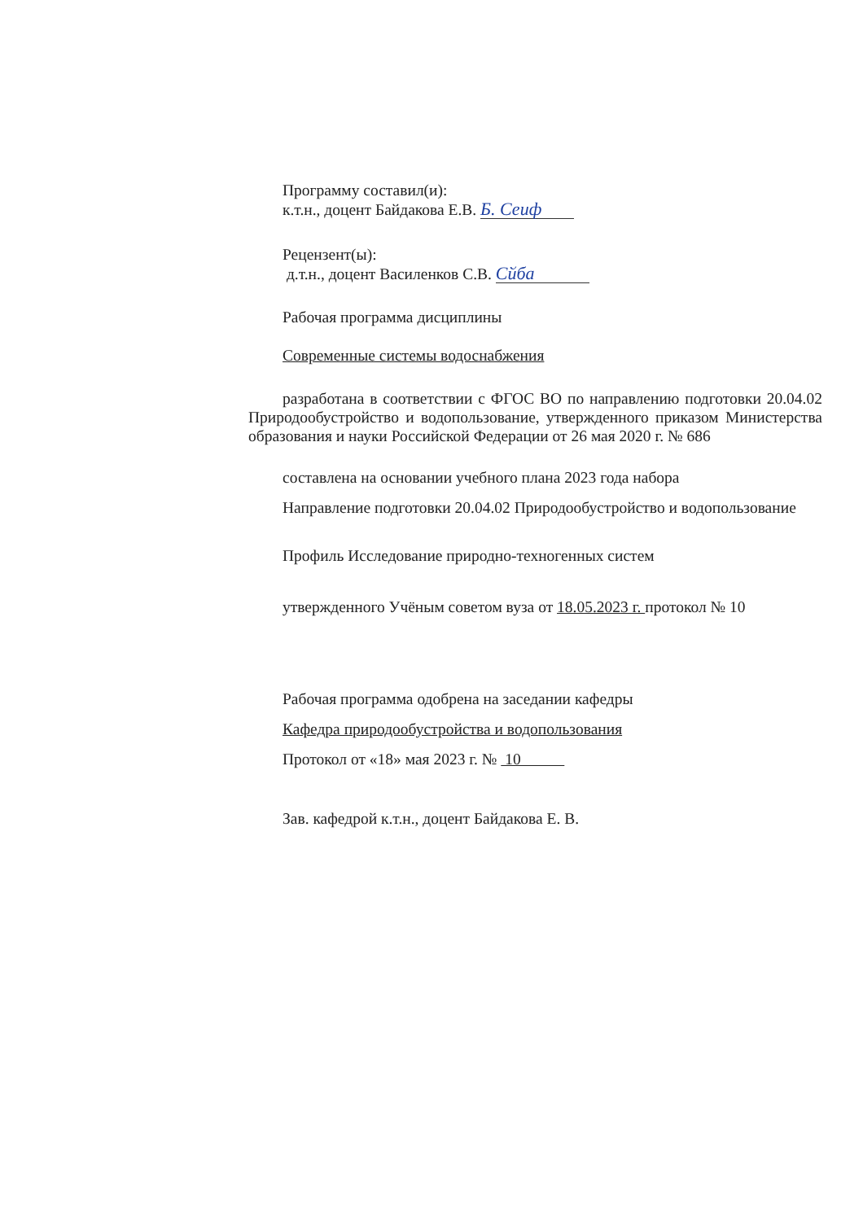Программу составил(и):
к.т.н., доцент Байдакова Е.В. Б. Сеиф
Рецензент(ы):
д.т.н., доцент Василенков С.В. Сйба
Рабочая программа дисциплины
Современные системы водоснабжения
разработана в соответствии с ФГОС ВО по направлению подготовки 20.04.02 Природообустройство и водопользование, утвержденного приказом Министерства образования и науки Российской Федерации от 26 мая 2020 г. № 686
составлена на основании учебного плана 2023 года набора
Направление подготовки 20.04.02 Природообустройство и водопользование
Профиль Исследование природно-техногенных систем
утвержденного Учёным советом вуза от 18.05.2023 г. протокол № 10
Рабочая программа одобрена на заседании кафедры
Кафедра природообустройства и водопользования
Протокол от «18» мая 2023 г. № 10
Зав. кафедрой к.т.н., доцент Байдакова Е. В.